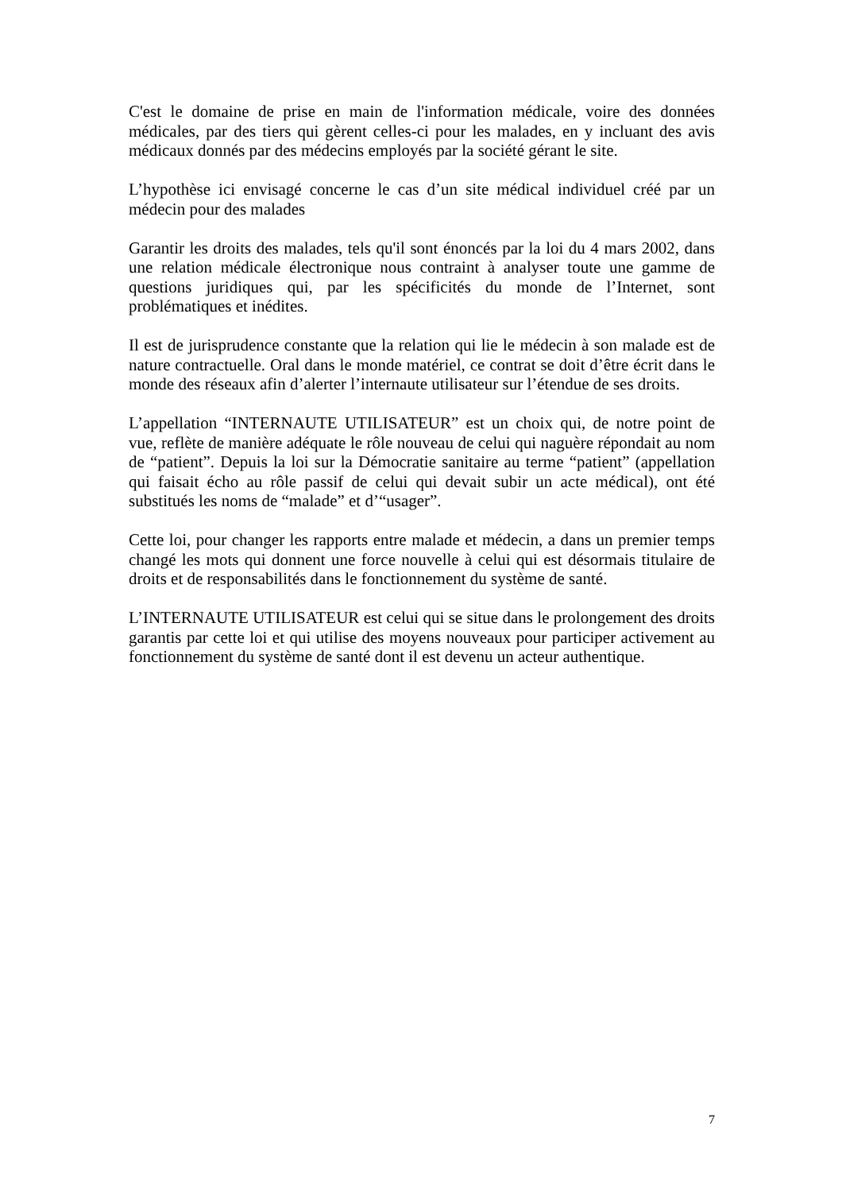C'est le domaine de prise en main de l'information médicale, voire des données médicales, par des tiers qui gèrent celles-ci pour les malades, en y incluant des avis médicaux donnés par des médecins employés par la société gérant le site.
L’hypothèse ici envisagé concerne le cas d’un site médical individuel créé par un médecin pour des malades
Garantir les droits des malades, tels qu'il sont énoncés par la loi du 4 mars 2002, dans une relation médicale électronique nous contraint à analyser toute une gamme de questions juridiques qui, par les spécificités du monde de l’Internet, sont problématiques et inédites.
Il est de jurisprudence constante que la relation qui lie le médecin à son malade est de nature contractuelle. Oral dans le monde matériel, ce contrat se doit d’être écrit dans le monde des réseaux afin d’alerter l’internaute utilisateur sur l’étendue de ses droits.
L’appellation “INTERNAUTE UTILISATEUR” est un choix qui, de notre point de vue, reflète de manière adéquate le rôle nouveau de celui qui naguère répondait au nom de “patient”. Depuis la loi sur la Démocratie sanitaire au terme “patient” (appellation qui faisait écho au rôle passif de celui qui devait subir un acte médical), ont été substitués les noms de “malade” et d’“usager”.
Cette loi, pour changer les rapports entre malade et médecin, a dans un premier temps changé les mots qui donnent une force nouvelle à celui qui est désormais titulaire de droits et de responsabilités dans le fonctionnement du système de santé.
L’INTERNAUTE UTILISATEUR est celui qui se situe dans le prolongement des droits garantis par cette loi et qui utilise des moyens nouveaux pour participer activement au fonctionnement du système de santé dont il est devenu un acteur authentique.
7